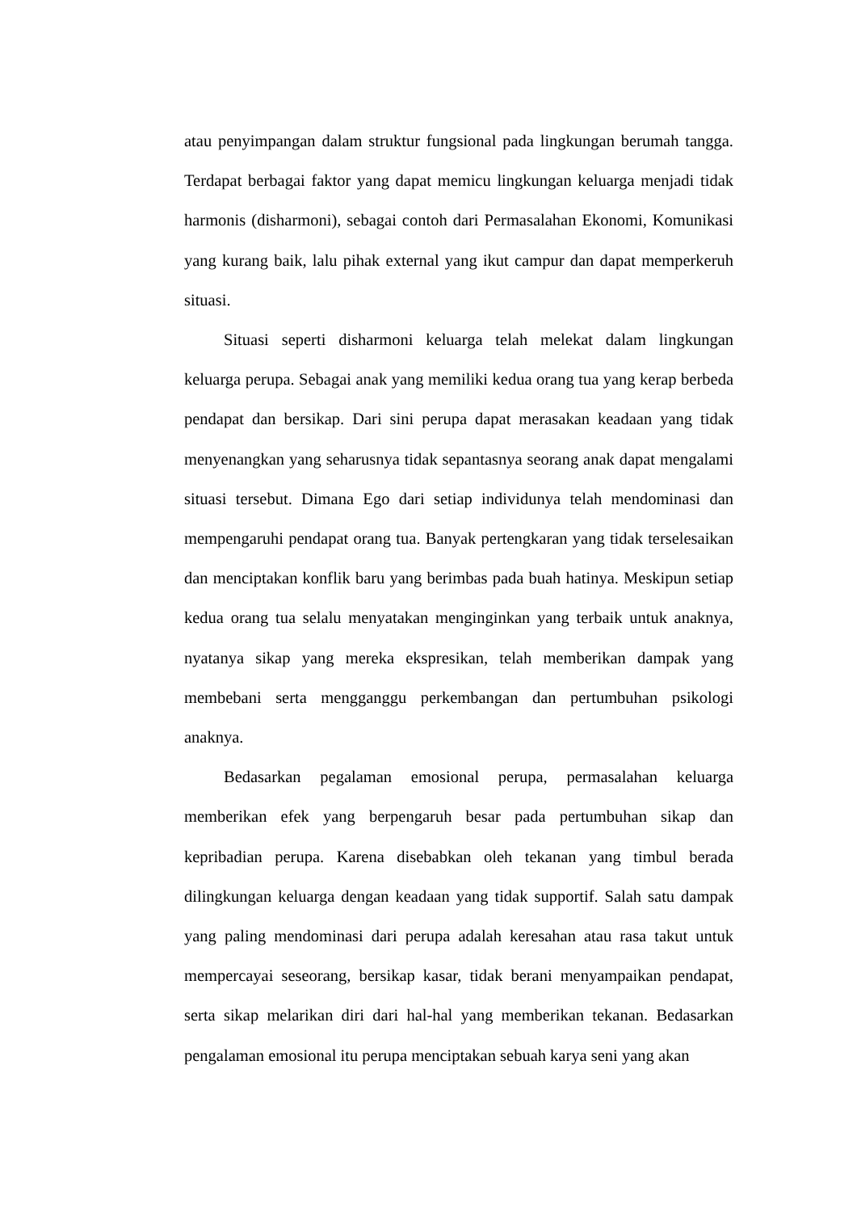atau penyimpangan dalam struktur fungsional pada lingkungan berumah tangga. Terdapat berbagai faktor yang dapat memicu lingkungan keluarga menjadi tidak harmonis (disharmoni), sebagai contoh dari Permasalahan Ekonomi, Komunikasi yang kurang baik, lalu pihak external yang ikut campur dan dapat memperkeruh situasi.
Situasi seperti disharmoni keluarga telah melekat dalam lingkungan keluarga perupa. Sebagai anak yang memiliki kedua orang tua yang kerap berbeda pendapat dan bersikap. Dari sini perupa dapat merasakan keadaan yang tidak menyenangkan yang seharusnya tidak sepantasnya seorang anak dapat mengalami situasi tersebut. Dimana Ego dari setiap individunya telah mendominasi dan mempengaruhi pendapat orang tua. Banyak pertengkaran yang tidak terselesaikan dan menciptakan konflik baru yang berimbas pada buah hatinya. Meskipun setiap kedua orang tua selalu menyatakan menginginkan yang terbaik untuk anaknya, nyatanya sikap yang mereka ekspresikan, telah memberikan dampak yang membebani serta mengganggu perkembangan dan pertumbuhan psikologi anaknya.
Bedasarkan pegalaman emosional perupa, permasalahan keluarga memberikan efek yang berpengaruh besar pada pertumbuhan sikap dan kepribadian perupa. Karena disebabkan oleh tekanan yang timbul berada dilingkungan keluarga dengan keadaan yang tidak supportif. Salah satu dampak yang paling mendominasi dari perupa adalah keresahan atau rasa takut untuk mempercayai seseorang, bersikap kasar, tidak berani menyampaikan pendapat, serta sikap melarikan diri dari hal-hal yang memberikan tekanan. Bedasarkan pengalaman emosional itu perupa menciptakan sebuah karya seni yang akan